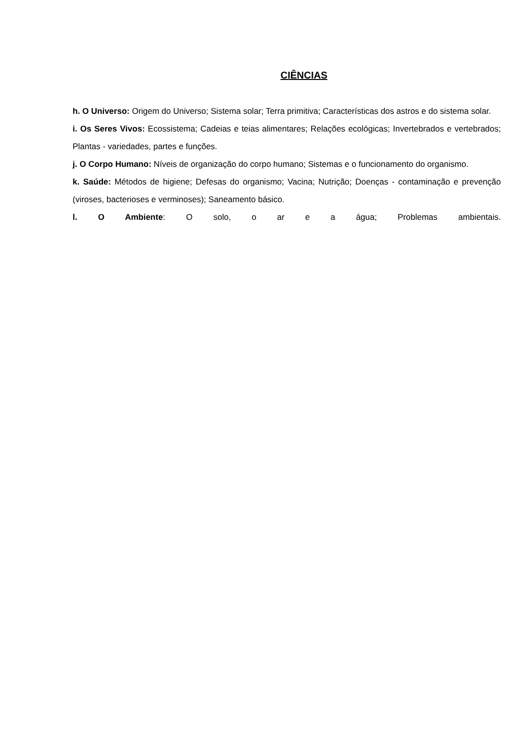CIÊNCIAS
h. O Universo: Origem do Universo; Sistema solar; Terra primitiva; Características dos astros e do sistema solar.
i. Os Seres Vivos: Ecossistema; Cadeias e teias alimentares; Relações ecológicas; Invertebrados e vertebrados; Plantas - variedades, partes e funções.
j. O Corpo Humano: Níveis de organização do corpo humano; Sistemas e o funcionamento do organismo.
k. Saúde: Métodos de higiene; Defesas do organismo; Vacina; Nutrição; Doenças - contaminação e prevenção (viroses, bacterioses e verminoses); Saneamento básico.
l. O Ambiente: O solo, o ar e a água; Problemas ambientais.